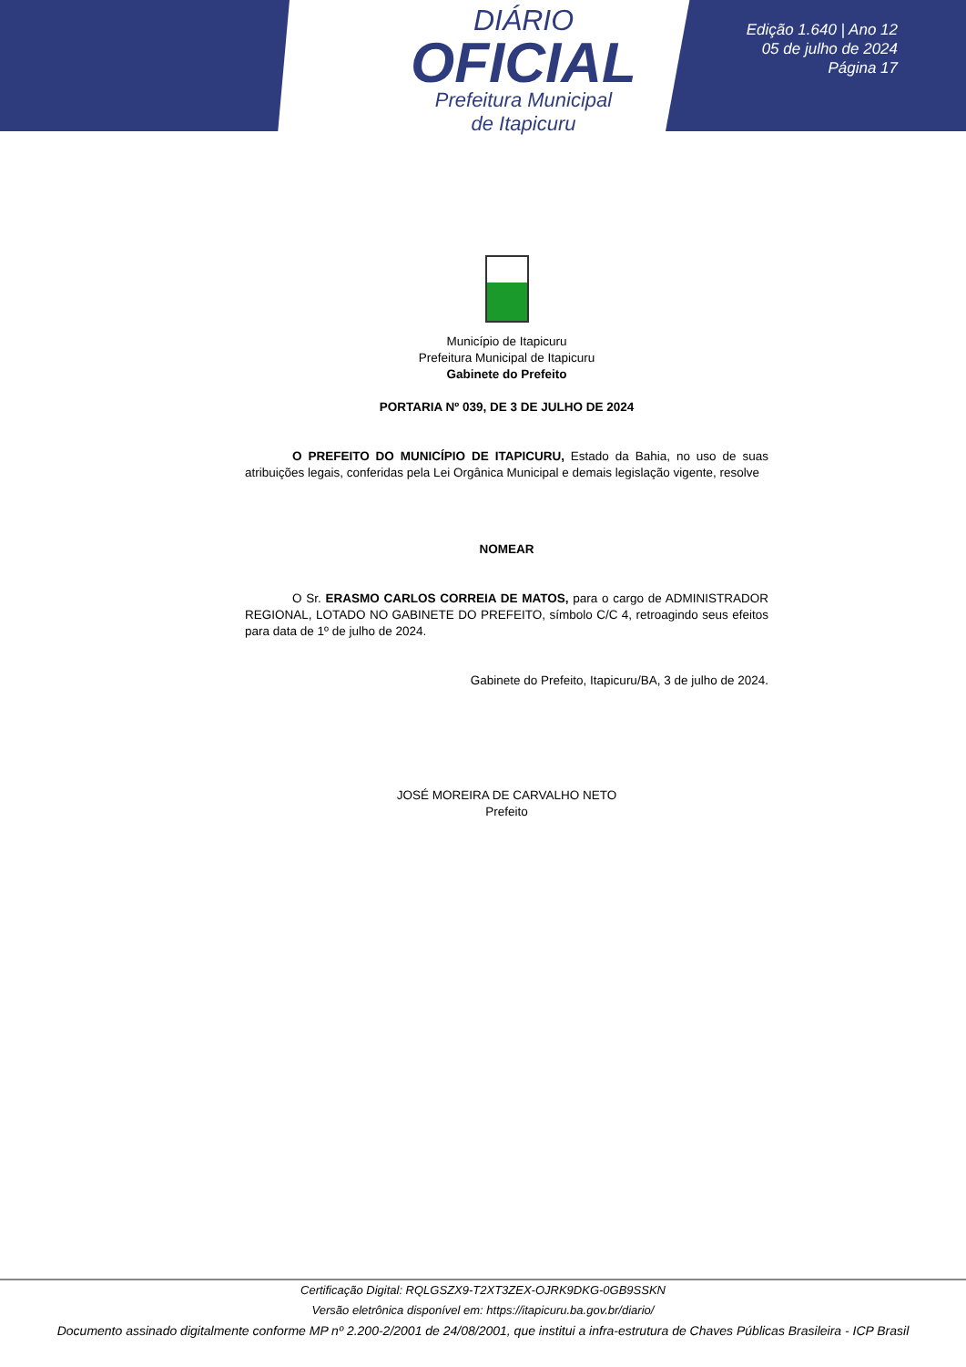DIÁRIO
OFICIAL
Prefeitura Municipal
de Itapicuru
Edição 1.640 | Ano 12
05 de julho de 2024
Página 17
Município de Itapicuru
Prefeitura Municipal de Itapicuru
Gabinete do Prefeito
PORTARIA Nº 039, DE 3 DE JULHO DE 2024
O PREFEITO DO MUNICÍPIO DE ITAPICURU, Estado da Bahia, no uso de suas atribuições legais, conferidas pela Lei Orgânica Municipal e demais legislação vigente, resolve
NOMEAR
O Sr. ERASMO CARLOS CORREIA DE MATOS, para o cargo de ADMINISTRADOR REGIONAL, LOTADO NO GABINETE DO PREFEITO, símbolo C/C 4, retroagindo seus efeitos para data de 1º de julho de 2024.
Gabinete do Prefeito, Itapicuru/BA, 3 de julho de 2024.
JOSÉ MOREIRA DE CARVALHO NETO
Prefeito
Certificação Digital: RQLGSZX9-T2XT3ZEX-OJRK9DKG-0GB9SSKN
Versão eletrônica disponível em: https://itapicuru.ba.gov.br/diario/
Documento assinado digitalmente conforme MP nº 2.200-2/2001 de 24/08/2001, que institui a infra-estrutura de Chaves Públicas Brasileira - ICP Brasil